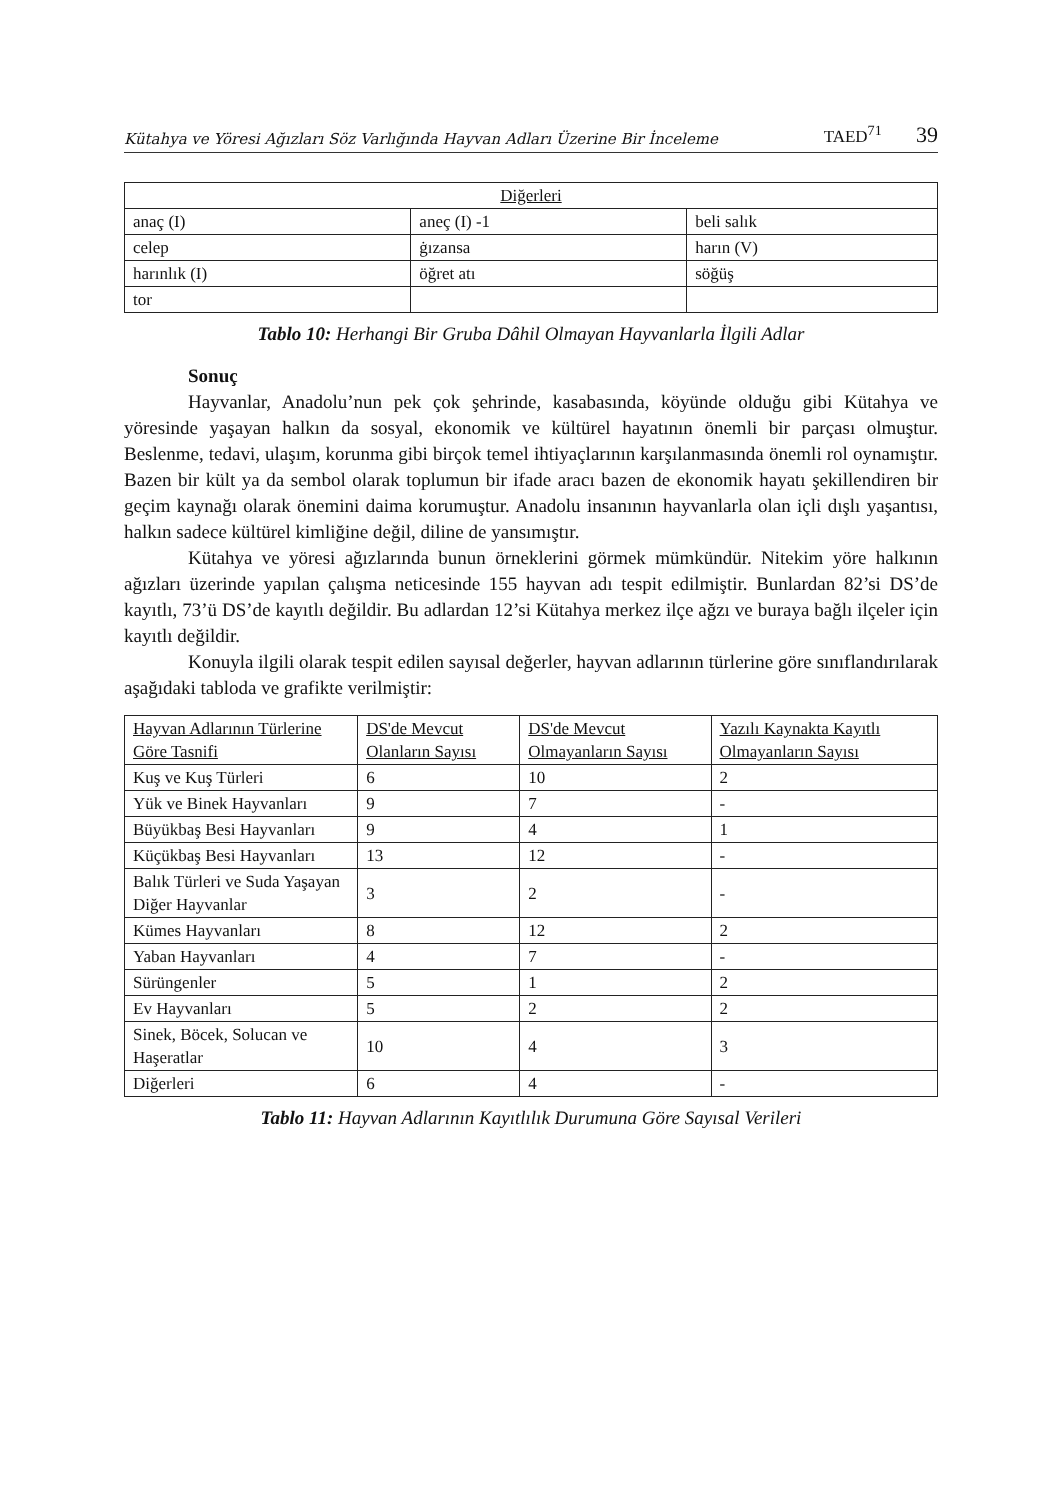Kütahya ve Yöresi Ağızları Söz Varlığında Hayvan Adları Üzerine Bir İnceleme TAED<sup>71</sup> 39
| Diğerleri | | |
| --- | --- | --- |
| anaç (I) | aneç (I) -1 | beli salık |
| celep | ġızansa | harın (V) |
| harınlık (I) | öğret atı | söğüş |
| tor | | |
Tablo 10: Herhangi Bir Gruba Dâhil Olmayan Hayvanlarla İlgili Adlar
Sonuç
Hayvanlar, Anadolu’nun pek çok şehrinde, kasabasında, köyünde olduğu gibi Kütahya ve yöresinde yaşayan halkın da sosyal, ekonomik ve kültürel hayatının önemli bir parçası olmuştur. Beslenme, tedavi, ulaşım, korunma gibi birçok temel ihtiyaçlarının karşılanmasında önemli rol oynamıştır. Bazen bir kült ya da sembol olarak toplumun bir ifade aracı bazen de ekonomik hayatı şekillendiren bir geçim kaynağı olarak önemini daima korumuştur. Anadolu insanının hayvanlarla olan içli dışlı yaşantısı, halkın sadece kültürel kimliğine değil, diline de yansımıştır.
Kütahya ve yöresi ağızlarında bunun örneklerini görmek mümkündür. Nitekim yöre halkının ağızları üzerinde yapılan çalışma neticesinde 155 hayvan adı tespit edilmiştir. Bunlardan 82’si DS’de kayıtlı, 73’ü DS’de kayıtlı değildir. Bu adlardan 12’si Kütahya merkez ilçe ağzı ve buraya bağlı ilçeler için kayıtlı değildir.
Konuyla ilgili olarak tespit edilen sayısal değerler, hayvan adlarının türlerine göre sınıflandırılarak aşağıdaki tabloda ve grafikte verilmiştir:
| Hayvan Adlarının Türlerine Göre Tasnifi | DS'de Mevcut Olanların Sayısı | DS'de Mevcut Olmayanların Sayısı | Yazılı Kaynakta Kayıtlı Olmayanların Sayısı |
| --- | --- | --- | --- |
| Kuş ve Kuş Türleri | 6 | 10 | 2 |
| Yük ve Binek Hayvanları | 9 | 7 | - |
| Büyükbaş Besi Hayvanları | 9 | 4 | 1 |
| Küçükbaş Besi Hayvanları | 13 | 12 | - |
| Balık Türleri ve Suda Yaşayan Diğer Hayvanlar | 3 | 2 | - |
| Kümes Hayvanları | 8 | 12 | 2 |
| Yaban Hayvanları | 4 | 7 | - |
| Sürüngenler | 5 | 1 | 2 |
| Ev Hayvanları | 5 | 2 | 2 |
| Sinek, Böcek, Solucan ve Haşeratlar | 10 | 4 | 3 |
| Diğerleri | 6 | 4 | - |
Tablo 11: Hayvan Adlarının Kayıtlılık Durumuna Göre Sayısal Verileri